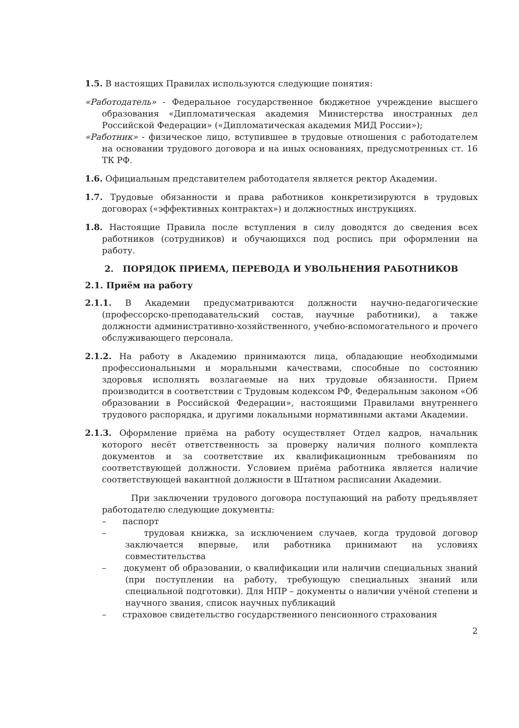1.5. В настоящих Правилах используются следующие понятия:
«Работодатель» - Федеральное государственное бюджетное учреждение высшего образования «Дипломатическая академия Министерства иностранных дел Российской Федерации» («Дипломатическая академия МИД России»);
«Работник» - физическое лицо, вступившее в трудовые отношения с работодателем на основании трудового договора и на иных основаниях, предусмотренных ст. 16 ТК РФ.
1.6. Официальным представителем работодателя является ректор Академии.
1.7. Трудовые обязанности и права работников конкретизируются в трудовых договорах («эффективных контрактах») и должностных инструкциях.
1.8. Настоящие Правила после вступления в силу доводятся до сведения всех работников (сотрудников) и обучающихся под роспись при оформлении на работу.
2. ПОРЯДОК ПРИЕМА, ПЕРЕВОДА И УВОЛЬНЕНИЯ РАБОТНИКОВ
2.1. Приём на работу
2.1.1. В Академии предусматриваются должности научно-педагогические (профессорско-преподавательский состав, научные работники), а также должности административно-хозяйственного, учебно-вспомогательного и прочего обслуживающего персонала.
2.1.2. На работу в Академию принимаются лица, обладающие необходимыми профессиональными и моральными качествами, способные по состоянию здоровья исполнять возлагаемые на них трудовые обязанности. Прием производится в соответствии с Трудовым кодексом РФ, Федеральным законом «Об образовании в Российской Федерации», настоящими Правилами внутреннего трудового распорядка, и другими локальными нормативными актами Академии.
2.1.3. Оформление приёма на работу осуществляет Отдел кадров, начальник которого несёт ответственность за проверку наличия полного комплекта документов и за соответствие их квалификационным требованиям по соответствующей должности. Условием приёма работника является наличие соответствующей вакантной должности в Штатном расписании Академии.
При заключении трудового договора поступающий на работу предъявляет работодателю следующие документы:
– паспорт
– трудовая книжка, за исключением случаев, когда трудовой договор заключается впервые, или работника принимают на условиях совместительства
– документ об образовании, о квалификации или наличии специальных знаний (при поступлении на работу, требующую специальных знаний или специальной подготовки). Для НПР – документы о наличии учёной степени и научного звания, список научных публикаций
– страховое свидетельство государственного пенсионного страхования
2